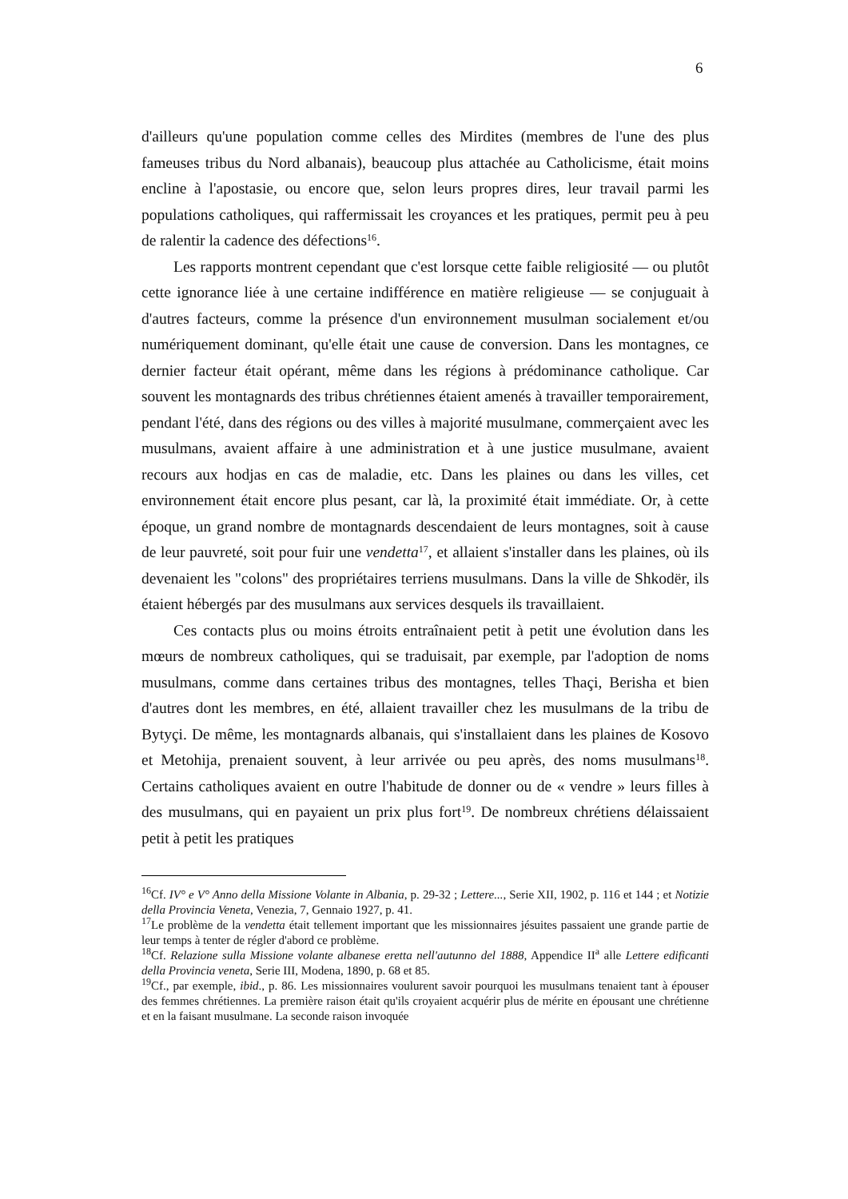6
d'ailleurs qu'une population comme celles des Mirdites (membres de l'une des plus fameuses tribus du Nord albanais), beaucoup plus attachée au Catholicisme, était moins encline à l'apostasie, ou encore que, selon leurs propres dires, leur travail parmi les populations catholiques, qui raffermissait les croyances et les pratiques, permit peu à peu de ralentir la cadence des défections<sup>16</sup>.
Les rapports montrent cependant que c'est lorsque cette faible religiosité — ou plutôt cette ignorance liée à une certaine indifférence en matière religieuse — se conjuguait à d'autres facteurs, comme la présence d'un environnement musulman socialement et/ou numériquement dominant, qu'elle était une cause de conversion. Dans les montagnes, ce dernier facteur était opérant, même dans les régions à prédominance catholique. Car souvent les montagnards des tribus chrétiennes étaient amenés à travailler temporairement, pendant l'été, dans des régions ou des villes à majorité musulmane, commerçaient avec les musulmans, avaient affaire à une administration et à une justice musulmane, avaient recours aux hodjas en cas de maladie, etc. Dans les plaines ou dans les villes, cet environnement était encore plus pesant, car là, la proximité était immédiate. Or, à cette époque, un grand nombre de montagnards descendaient de leurs montagnes, soit à cause de leur pauvreté, soit pour fuir une vendetta<sup>17</sup>, et allaient s'installer dans les plaines, où ils devenaient les "colons" des propriétaires terriens musulmans. Dans la ville de Shkodër, ils étaient hébergés par des musulmans aux services desquels ils travaillaient.
Ces contacts plus ou moins étroits entraînaient petit à petit une évolution dans les mœurs de nombreux catholiques, qui se traduisait, par exemple, par l'adoption de noms musulmans, comme dans certaines tribus des montagnes, telles Thaçi, Berisha et bien d'autres dont les membres, en été, allaient travailler chez les musulmans de la tribu de Bytyçi. De même, les montagnards albanais, qui s'installaient dans les plaines de Kosovo et Metohija, prenaient souvent, à leur arrivée ou peu après, des noms musulmans<sup>18</sup>. Certains catholiques avaient en outre l'habitude de donner ou de « vendre » leurs filles à des musulmans, qui en payaient un prix plus fort<sup>19</sup>. De nombreux chrétiens délaissaient petit à petit les pratiques
<sup>16</sup> Cf. IV° e V° Anno della Missione Volante in Albania, p. 29-32 ; Lettere..., Serie XII, 1902, p. 116 et 144 ; et Notizie della Provincia Veneta, Venezia, 7, Gennaio 1927, p. 41.
<sup>17</sup> Le problème de la vendetta était tellement important que les missionnaires jésuites passaient une grande partie de leur temps à tenter de régler d'abord ce problème.
<sup>18</sup> Cf. Relazione sulla Missione volante albanese eretta nell'autunno del 1888, Appendice II<sup>a</sup> alle Lettere edificanti della Provincia veneta, Serie III, Modena, 1890, p. 68 et 85.
<sup>19</sup> Cf., par exemple, ibid., p. 86. Les missionnaires voulurent savoir pourquoi les musulmans tenaient tant à épouser des femmes chrétiennes. La première raison était qu'ils croyaient acquérir plus de mérite en épousant une chrétienne et en la faisant musulmane. La seconde raison invoquée